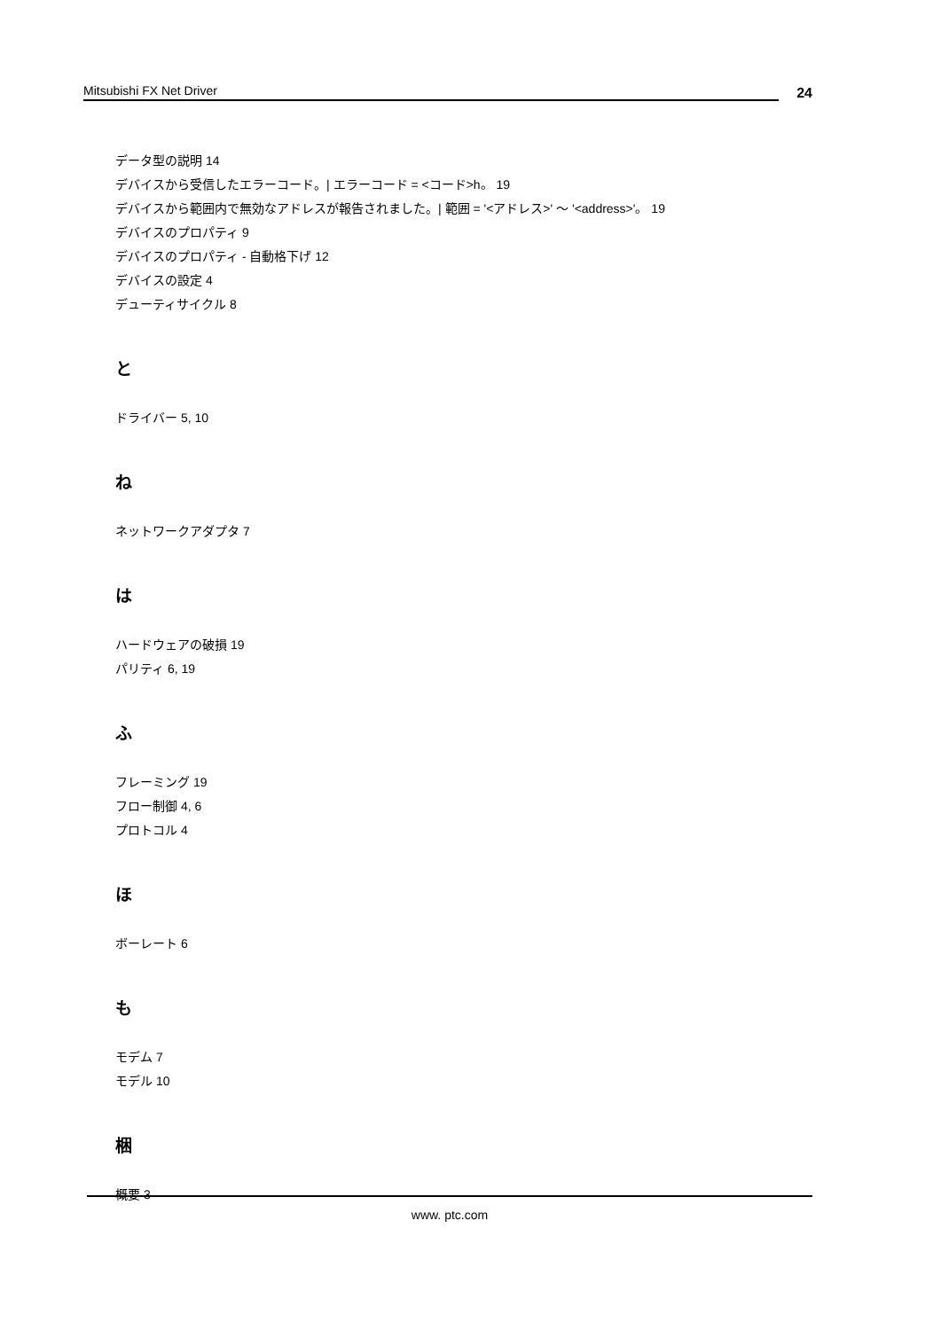Mitsubishi FX Net Driver
24
データ型の説明 14
デバイスから受信したエラーコード。| エラーコード = <コード>h。 19
デバイスから範囲内で無効なアドレスが報告されました。| 範囲 = '<アドレス>' ～ '<address>'。 19
デバイスのプロパティ 9
デバイスのプロパティ - 自動格下げ 12
デバイスの設定 4
デューティサイクル 8
と
ドライバー 5, 10
ね
ネットワークアダプタ 7
は
ハードウェアの破損 19
パリティ 6, 19
ふ
フレーミング 19
フロー制御 4, 6
プロトコル 4
ほ
ボーレート 6
も
モデム 7
モデル 10
梱
概要 3
www. ptc.com